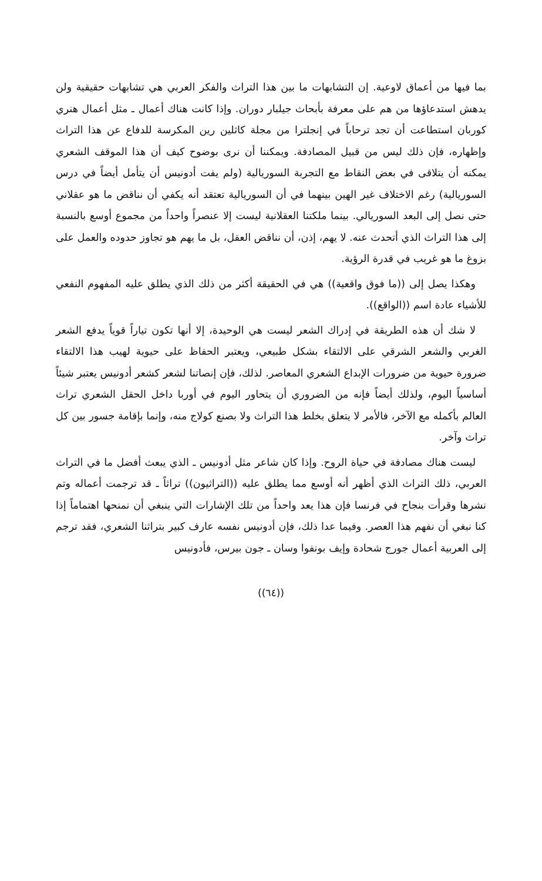بما فيها من أعماق لاوعية. إن التشابهات ما بين هذا التراث والفكر العربي هي تشابهات حقيقية ولن يدهش استدعاؤها من هم على معرفة بأبحاث جيلبار دوران. وإذا كانت هناك أعمال ـ مثل أعمال هنري كوربان استطاعت أن تجد ترحاباً في إنجلترا من مجلة كاثلين رين المكرسة للدفاع عن هذا التراث وإظهاره، فإن ذلك ليس من قبيل المصادفة. ويمكننا أن نرى بوضوح كيف أن هذا الموقف الشعري يمكنه أن يتلاقى في بعض النقاط مع التجربة السوريالية (ولم يفت أدونيس أن يتأمل أيضاً في درس السوريالية) رغم الاختلاف غير الهين بينهما في أن السوريالية تعتقد أنه يكفي أن نناقض ما هو عقلاني حتى نصل إلى البعد السوريالي. بينما ملكتنا العقلانية ليست إلا عنصراً واحداً من مجموع أوسع بالنسبة إلى هذا التراث الذي أتحدث عنه. لا يهم، إذن، أن نناقض العقل، بل ما يهم هو تجاوز حدوده والعمل على بزوغ ما هو غريب في قدرة الرؤية.
وهكذا يصل إلى ((ما فوق واقعية)) هي في الحقيقة أكثر من ذلك الذي يطلق عليه المفهوم النفعي للأشياء عادة اسم ((الواقع)).
لا شك أن هذه الطريقة في إدراك الشعر ليست هي الوحيدة، إلا أنها تكون تياراً قوياً يدفع الشعر الغربي والشعر الشرقي على الالتقاء بشكل طبيعي، ويعتبر الحفاظ على حيوية لهيب هذا الالتقاء ضرورة حيوية من ضرورات الإبداع الشعري المعاصر. لذلك، فإن إنصاتنا لشعر كشعر أدونيس يعتبر شيئاً أساسياً اليوم، ولذلك أيضاً فإنه من الضروري أن يتحاور اليوم في أوربا داخل الحقل الشعري تراث العالم بأكمله مع الآخر، فالأمر لا يتعلق بخلط هذا التراث ولا بصنع كولاج منه، وإنما بإقامة جسور بين كل تراث وآخر.
ليست هناك مصادفة في حياة الروح. وإذا كان شاعر مثل أدونيس ـ الذي يبعث أفضل ما في التراث العربي، ذلك التراث الذي أظهر أنه أوسع مما يطلق عليه ((التراثيون)) تراثاً ـ قد ترجمت أعماله وتم نشرها وقرأت بنجاح في فرنسا فإن هذا يعد واحداً من تلك الإشارات التي ينبغي أن نمنحها اهتماماً إذا كنا نبغي أن نفهم هذا العصر. وفيما عدا ذلك، فإن أدونيس نفسه عارف كبير بتراثنا الشعري، فقد ترجم إلى العربية أعمال جورج شحادة وإيف بونفوا وسان ـ جون بيرس، فأدونيس
((٦٤))